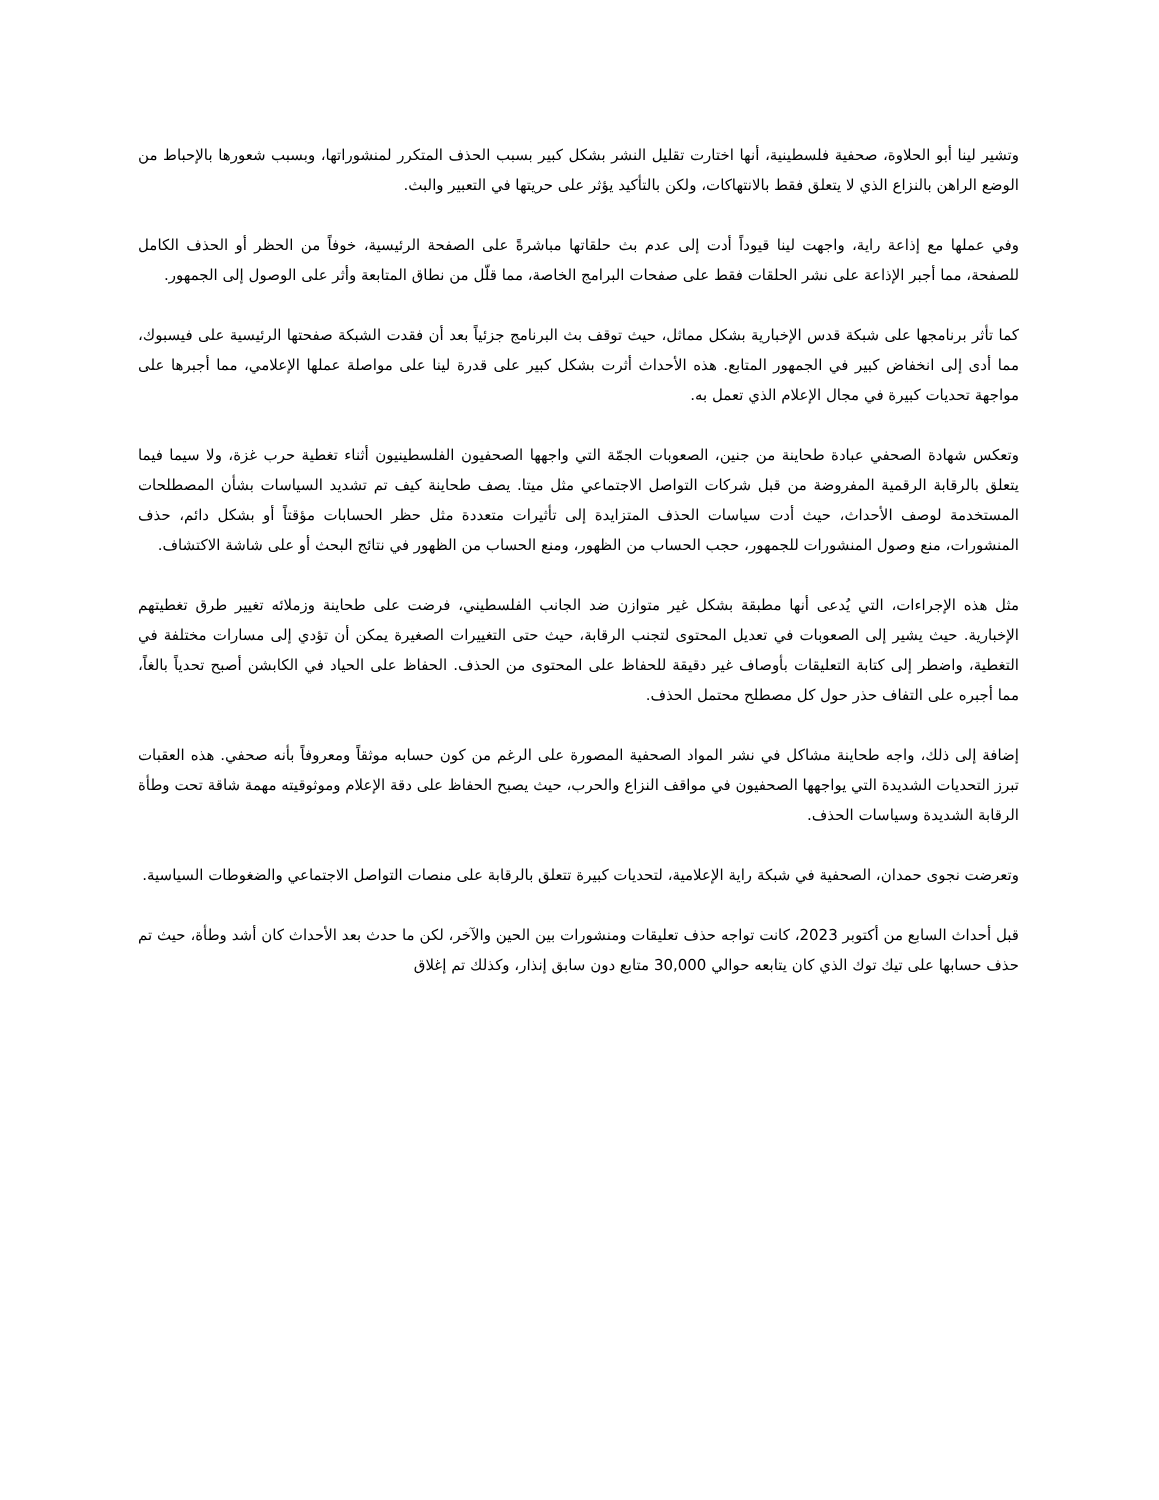وتشير لينا أبو الحلاوة، صحفية فلسطينية، أنها اختارت تقليل النشر بشكل كبير بسبب الحذف المتكرر لمنشوراتها، وبسبب شعورها بالإحباط من الوضع الراهن بالنزاع الذي لا يتعلق فقط بالانتهاكات، ولكن بالتأكيد يؤثر على حريتها في التعبير والبث.
وفي عملها مع إذاعة راية، واجهت لينا قيوداً أدت إلى عدم بث حلقاتها مباشرةً على الصفحة الرئيسية، خوفاً من الحظر أو الحذف الكامل للصفحة، مما أجبر الإذاعة على نشر الحلقات فقط على صفحات البرامج الخاصة، مما قلّل من نطاق المتابعة وأثر على الوصول إلى الجمهور.
كما تأثر برنامجها على شبكة قدس الإخبارية بشكل مماثل، حيث توقف بث البرنامج جزئياً بعد أن فقدت الشبكة صفحتها الرئيسية على فيسبوك، مما أدى إلى انخفاض كبير في الجمهور المتابع. هذه الأحداث أثرت بشكل كبير على قدرة لينا على مواصلة عملها الإعلامي، مما أجبرها على مواجهة تحديات كبيرة في مجال الإعلام الذي تعمل به.
وتعكس شهادة الصحفي عبادة طحاينة من جنين، الصعوبات الجمّة التي واجهها الصحفيون الفلسطينيون أثناء تغطية حرب غزة، ولا سيما فيما يتعلق بالرقابة الرقمية المفروضة من قبل شركات التواصل الاجتماعي مثل ميتا. يصف طحاينة كيف تم تشديد السياسات بشأن المصطلحات المستخدمة لوصف الأحداث، حيث أدت سياسات الحذف المتزايدة إلى تأثيرات متعددة مثل حظر الحسابات مؤقتاً أو بشكل دائم، حذف المنشورات، منع وصول المنشورات للجمهور، حجب الحساب من الظهور، ومنع الحساب من الظهور في نتائج البحث أو على شاشة الاكتشاف.
مثل هذه الإجراءات، التي يُدعى أنها مطبقة بشكل غير متوازن ضد الجانب الفلسطيني، فرضت على طحاينة وزملائه تغيير طرق تغطيتهم الإخبارية. حيث يشير إلى الصعوبات في تعديل المحتوى لتجنب الرقابة، حيث حتى التغييرات الصغيرة يمكن أن تؤدي إلى مسارات مختلفة في التغطية، واضطر إلى كتابة التعليقات بأوصاف غير دقيقة للحفاظ على المحتوى من الحذف. الحفاظ على الحياد في الكابشن أصبح تحدياً بالغاً، مما أجبره على التفاف حذر حول كل مصطلح محتمل الحذف.
إضافة إلى ذلك، واجه طحاينة مشاكل في نشر المواد الصحفية المصورة على الرغم من كون حسابه موثقاً ومعروفاً بأنه صحفي. هذه العقبات تبرز التحديات الشديدة التي يواجهها الصحفيون في مواقف النزاع والحرب، حيث يصبح الحفاظ على دقة الإعلام وموثوقيته مهمة شاقة تحت وطأة الرقابة الشديدة وسياسات الحذف.
وتعرضت نجوى حمدان، الصحفية في شبكة راية الإعلامية، لتحديات كبيرة تتعلق بالرقابة على منصات التواصل الاجتماعي والضغوطات السياسية.
قبل أحداث السابع من أكتوبر 2023، كانت تواجه حذف تعليقات ومنشورات بين الحين والآخر، لكن ما حدث بعد الأحداث كان أشد وطأة، حيث تم حذف حسابها على تيك توك الذي كان يتابعه حوالي 30,000 متابع دون سابق إنذار، وكذلك تم إغلاق